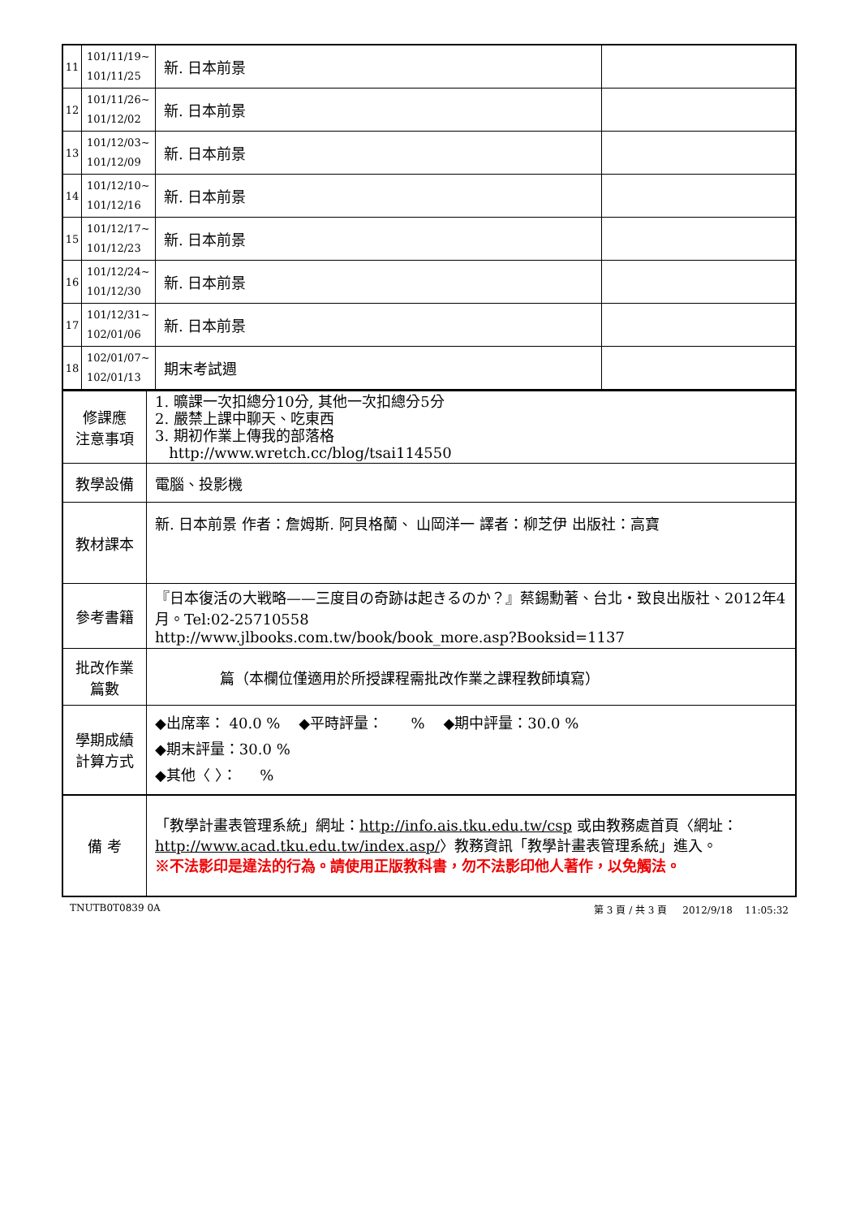| 11 | 101/11/19~ 101/11/25 | 新. 日本前景 | |
| 12 | 101/11/26~ 101/12/02 | 新. 日本前景 | |
| 13 | 101/12/03~ 101/12/09 | 新. 日本前景 | |
| 14 | 101/12/10~ 101/12/16 | 新. 日本前景 | |
| 15 | 101/12/17~ 101/12/23 | 新. 日本前景 | |
| 16 | 101/12/24~ 101/12/30 | 新. 日本前景 | |
| 17 | 101/12/31~ 102/01/06 | 新. 日本前景 | |
| 18 | 102/01/07~ 102/01/13 | 期末考試週 | |
| 修課應 注意事項 | 1. 曠課一次扣總分10分, 其他一次扣總分5分 2. 嚴禁上課中聊天、吃東西 3. 期初作業上傳我的部落格 http://www.wretch.cc/blog/tsai114550 |
| 教學設備 | 電腦、投影機 |
| 教材課本 | 新. 日本前景 作者：詹姆斯. 阿貝格蘭、 山岡洋一 譯者：柳芝伊 出版社：高寶 |
| 參考書籍 | 『日本復活の大戦略——三度目の奇跡は起きるのか？』蔡錫勳著、台北‧致良出版社、2012年4月。Tel:02-25710558 http://www.jlbooks.com.tw/book/book_more.asp?Booksid=1137 |
| 批改作業 篇數 | 篇（本欄位僅適用於所授課程需批改作業之課程教師填寫） |
| 學期成績 計算方式 | ◆出席率： 40.0 % ◆平時評量： % ◆期中評量：30.0 % ◆期末評量：30.0 % ◆其他〈 〉： % |
| 備 考 | 「教學計畫表管理系統」網址： http://info.ais.tku.edu.tw/csp 或由教務處首頁〈網址： http://www.acad.tku.edu.tw/index.asp/ 〉教務資訊「教學計畫表管理系統」進入。 ※不法影印是違法的行為。請使用正版教科書，勿不法影印他人著作，以免觸法。 |
TNUTB0T0839 0A 第 3 頁 / 共 3 頁 2012/9/18 11:05:32